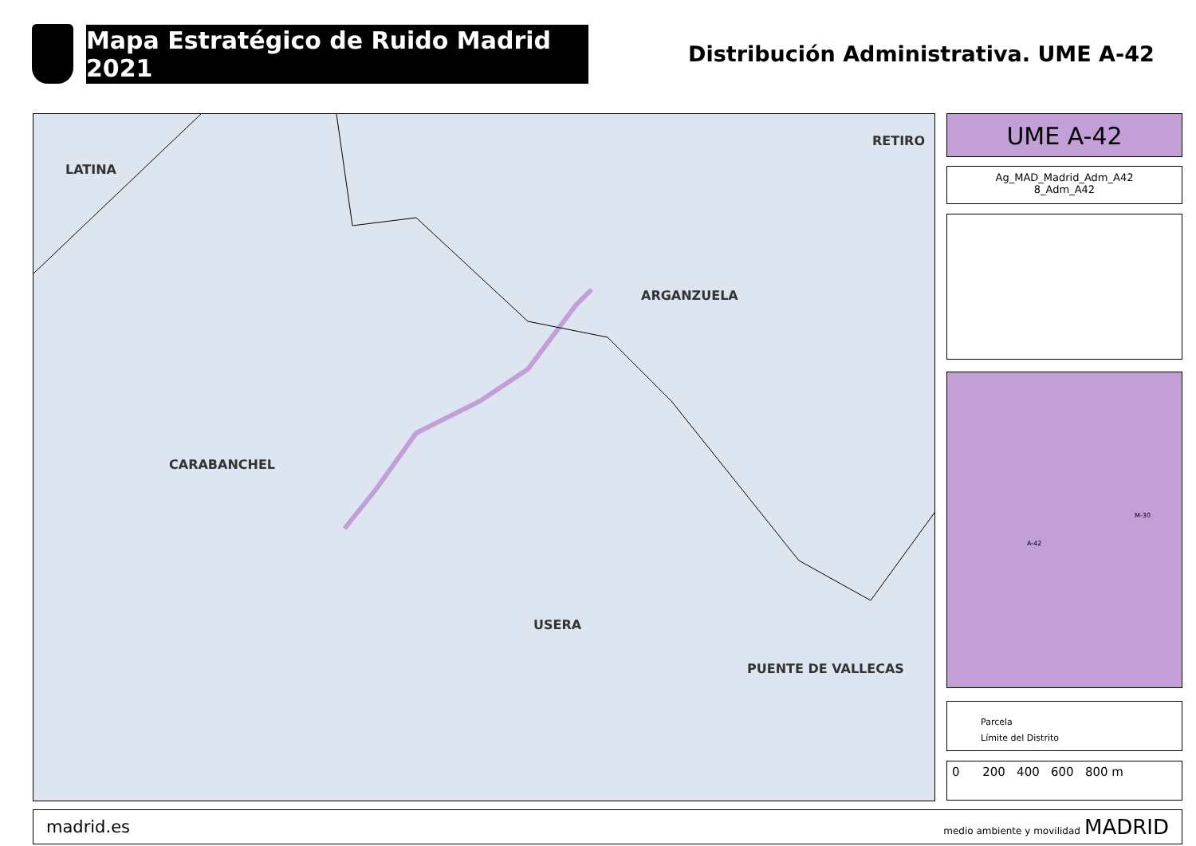Mapa Estratégico de Ruido Madrid 2021
Distribución Administrativa. UME A-42
LATINA
RETIRO
ARGANZUELA
CARABANCHEL
USERA
PUENTE DE VALLECAS
UME A-42
Ag_MAD_Madrid_Adm_A42
8_Adm_A42
A-42
M-30
Parcela
Límite del Distrito
0 200 400 600 800 m
madrid.es medio ambiente y movilidad MADRID